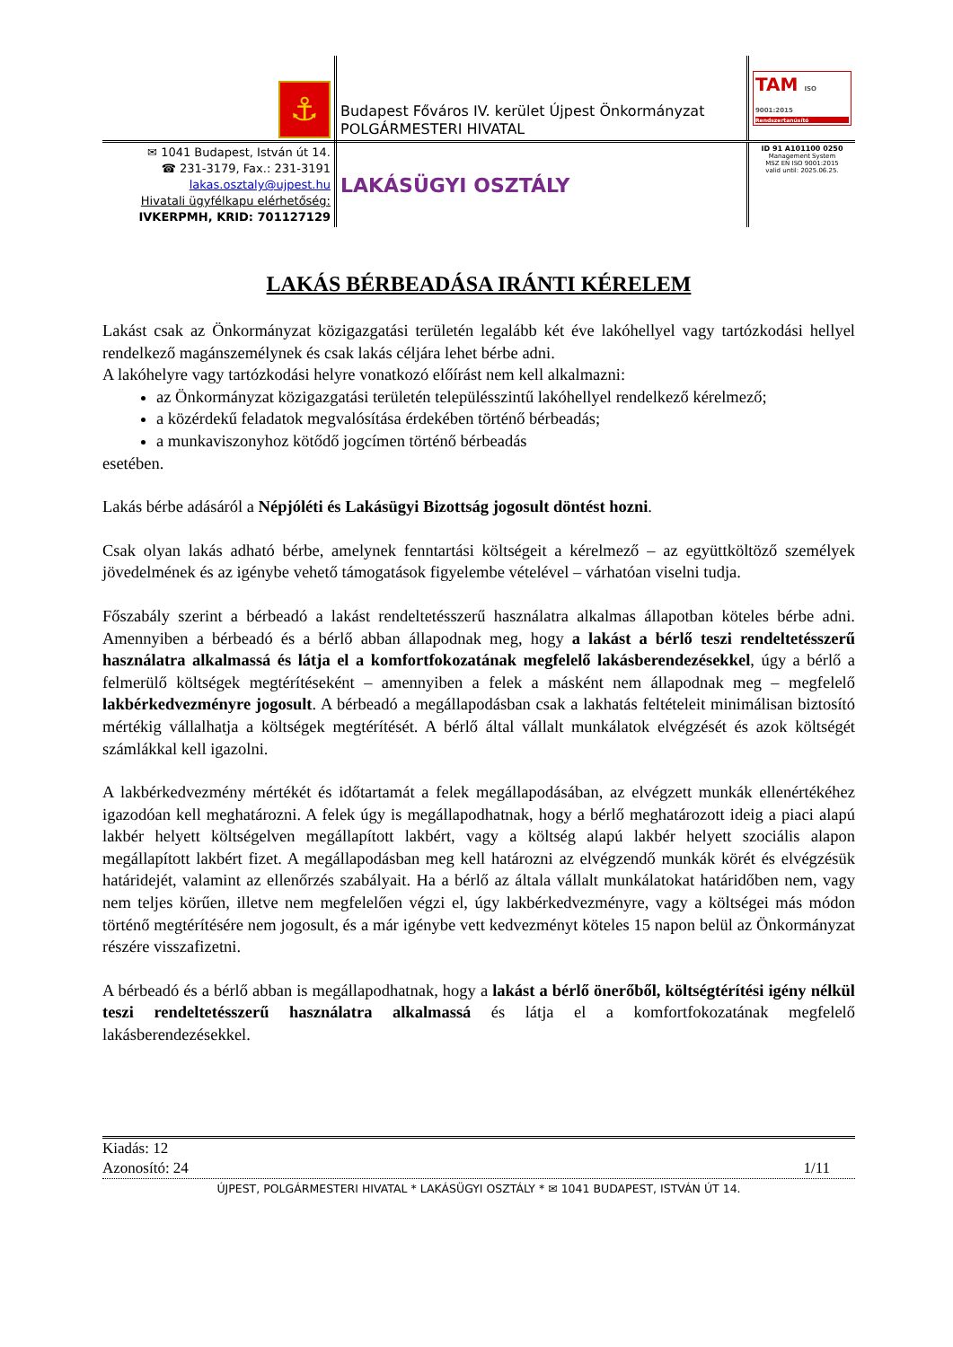| ⚓ | Budapest Főváros IV. kerület Újpest Önkormányzat POLGÁRMESTERI HIVATAL | TAM ISO 9001:2015 Rendszertanúsító |
| ✉ 1041 Budapest, István út 14. ☎ 231-3179, Fax.: 231-3191 lakas.osztaly@ujpest.hu Hivatali ügyfélkapu elérhetőség: IVKERPMH, KRID: 701127129 | LAKÁSÜGYI OSZTÁLY | ID 91 A101100 0250 Management System MSZ EN ISO 9001:2015 valid until: 2025.06.25. |
LAKÁS BÉRBEADÁSA IRÁNTI KÉRELEM
Lakást csak az Önkormányzat közigazgatási területén legalább két éve lakóhellyel vagy tartózkodási hellyel rendelkező magánszemélynek és csak lakás céljára lehet bérbe adni.
A lakóhelyre vagy tartózkodási helyre vonatkozó előírást nem kell alkalmazni:
az Önkormányzat közigazgatási területén településszintű lakóhellyel rendelkező kérelmező;
a közérdekű feladatok megvalósítása érdekében történő bérbeadás;
a munkaviszonyhoz kötődő jogcímen történő bérbeadás
esetében.
Lakás bérbe adásáról a Népjóléti és Lakásügyi Bizottság jogosult döntést hozni.
Csak olyan lakás adható bérbe, amelynek fenntartási költségeit a kérelmező – az együttköltöző személyek jövedelmének és az igénybe vehető támogatások figyelembe vételével – várhatóan viselni tudja.
Főszabály szerint a bérbeadó a lakást rendeltetésszerű használatra alkalmas állapotban köteles bérbe adni. Amennyiben a bérbeadó és a bérlő abban állapodnak meg, hogy a lakást a bérlő teszi rendeltetésszerű használatra alkalmassá és látja el a komfortfokozatának megfelelő lakásberendezésekkel, úgy a bérlő a felmerülő költségek megtérítéseként – amennyiben a felek a másként nem állapodnak meg – megfelelő lakbérkedvezményre jogosult. A bérbeadó a megállapodásban csak a lakhatás feltételeit minimálisan biztosító mértékig vállalhatja a költségek megtérítését. A bérlő által vállalt munkálatok elvégzését és azok költségét számlákkal kell igazolni.
A lakbérkedvezmény mértékét és időtartamát a felek megállapodásában, az elvégzett munkák ellenértékéhez igazodóan kell meghatározni. A felek úgy is megállapodhatnak, hogy a bérlő meghatározott ideig a piaci alapú lakbér helyett költségelven megállapított lakbért, vagy a költség alapú lakbér helyett szociális alapon megállapított lakbért fizet. A megállapodásban meg kell határozni az elvégzendő munkák körét és elvégzésük határidejét, valamint az ellenőrzés szabályait. Ha a bérlő az általa vállalt munkálatokat határidőben nem, vagy nem teljes körűen, illetve nem megfelelően végzi el, úgy lakbérkedvezményre, vagy a költségei más módon történő megtérítésére nem jogosult, és a már igénybe vett kedvezményt köteles 15 napon belül az Önkormányzat részére visszafizetni.
A bérbeadó és a bérlő abban is megállapodhatnak, hogy a lakást a bérlő önerőből, költségtérítési igény nélkül teszi rendeltetésszerű használatra alkalmassá és látja el a komfortfokozatának megfelelő lakásberendezésekkel.
Kiadás: 12
Azonosító: 24 1/11
ÚJPEST, POLGÁRMESTERI HIVATAL * LAKÁSÜGYI OSZTÁLY * ✉ 1041 BUDAPEST, ISTVÁN ÚT 14.